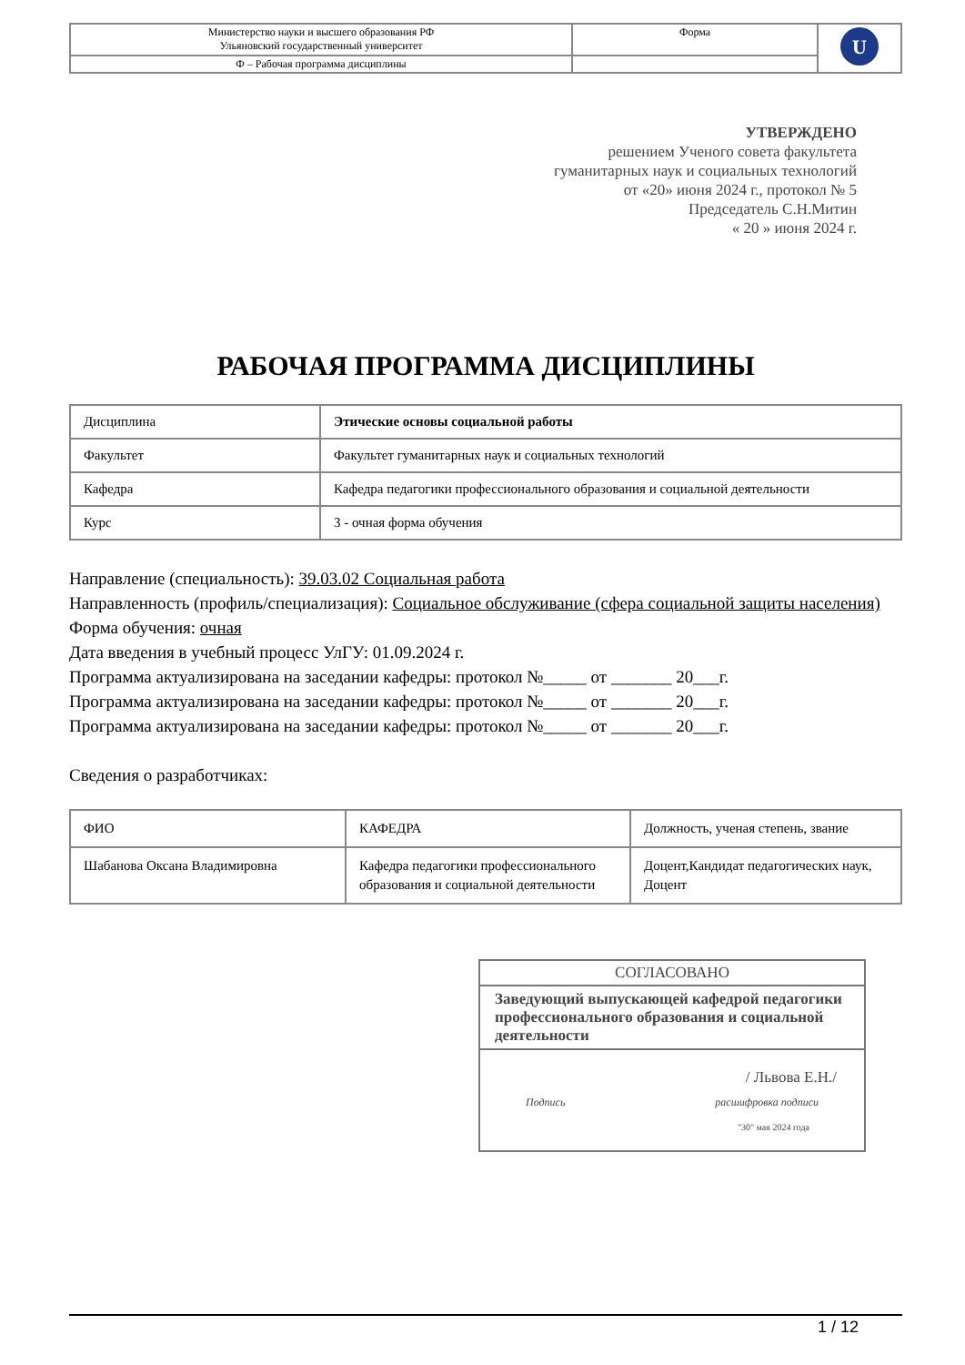| Министерство науки и высшего образования РФ Ульяновский государственный университет | Форма | U |
| Ф – Рабочая программа дисциплины | | |
УТВЕРЖДЕНО
решением Ученого совета факультета
гуманитарных наук и социальных технологий
от «20» июня 2024 г., протокол № 5
Председатель С.Н.Митин
« 20 » июня 2024 г.
РАБОЧАЯ ПРОГРАММА ДИСЦИПЛИНЫ
| Дисциплина | Этические основы социальной работы |
| Факультет | Факультет гуманитарных наук и социальных технологий |
| Кафедра | Кафедра педагогики профессионального образования и социальной деятельности |
| Курс | 3 - очная форма обучения |
Направление (специальность): 39.03.02 Социальная работа
Направленность (профиль/специализация): Социальное обслуживание (сфера социальной защиты населения)
Форма обучения: очная
Дата введения в учебный процесс УлГУ: 01.09.2024 г.
Программа актуализирована на заседании кафедры: протокол №_____ от _______ 20___г.
Программа актуализирована на заседании кафедры: протокол №_____ от _______ 20___г.
Программа актуализирована на заседании кафедры: протокол №_____ от _______ 20___г.
Сведения о разработчиках:
| ФИО | КАФЕДРА | Должность, ученая степень, звание |
| Шабанова Оксана Владимировна | Кафедра педагогики профессионального образования и социальной деятельности | Доцент,Кандидат педагогических наук, Доцент |
СОГЛАСОВАНО
Заведующий выпускающей кафедрой педагогики профессионального образования и социальной деятельности
/ Львова Е.Н./
Подпись расшифровка подписи
"30" мая 2024 года
1 / 12